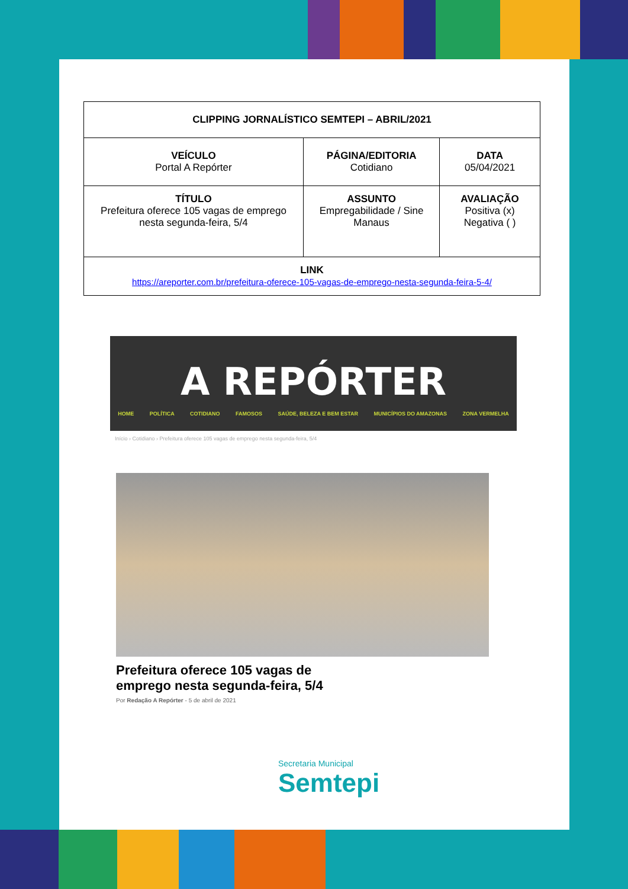| CLIPPING JORNALÍSTICO SEMTEPI – ABRIL/2021 | | |
| VEÍCULO Portal A Repórter | PÁGINA/EDITORIA Cotidiano | DATA 05/04/2021 |
| TÍTULO Prefeitura oferece 105 vagas de emprego nesta segunda-feira, 5/4 | ASSUNTO Empregabilidade / Sine Manaus | AVALIAÇÃO Positiva (x) Negativa ( ) |
| LINK https://areporter.com.br/prefeitura-oferece-105-vagas-de-emprego-nesta-segunda-feira-5-4/ | | |
A REPÓRTER
HOME POLÍTICA COTIDIANO FAMOSOS SAÚDE, BELEZA E BEM ESTAR MUNICÍPIOS DO AMAZONAS ZONA VERMELHA
Início › Cotidiano › Prefeitura oferece 105 vagas de emprego nesta segunda-feira, 5/4
Prefeitura oferece 105 vagas de emprego nesta segunda-feira, 5/4
Por Redação A Repórter - 5 de abril de 2021
Secretaria Municipal
Semtepi